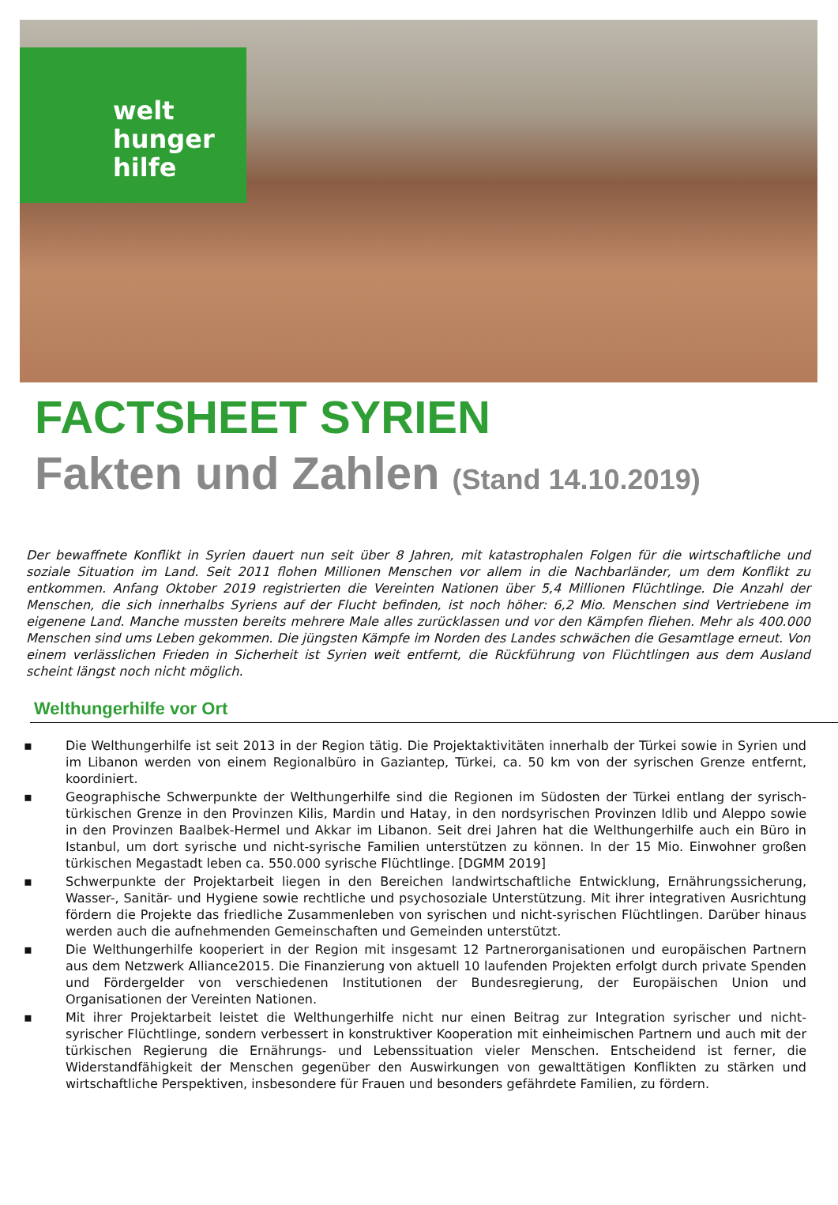welt
hunger
hilfe
FACTSHEET SYRIEN
Fakten und Zahlen (Stand 14.10.2019)
Der bewaffnete Konflikt in Syrien dauert nun seit über 8 Jahren, mit katastrophalen Folgen für die wirtschaftliche und soziale Situation im Land. Seit 2011 flohen Millionen Menschen vor allem in die Nachbarländer, um dem Konflikt zu entkommen. Anfang Oktober 2019 registrierten die Vereinten Nationen über 5,4 Millionen Flüchtlinge. Die Anzahl der Menschen, die sich innerhalbs Syriens auf der Flucht befinden, ist noch höher: 6,2 Mio. Menschen sind Vertriebene im eigenene Land. Manche mussten bereits mehrere Male alles zurücklassen und vor den Kämpfen fliehen. Mehr als 400.000 Menschen sind ums Leben gekommen. Die jüngsten Kämpfe im Norden des Landes schwächen die Gesamtlage erneut. Von einem verlässlichen Frieden in Sicherheit ist Syrien weit entfernt, die Rückführung von Flüchtlingen aus dem Ausland scheint längst noch nicht möglich.
Welthungerhilfe vor Ort
▪ Die Welthungerhilfe ist seit 2013 in der Region tätig. Die Projektaktivitäten innerhalb der Türkei sowie in Syrien und im Libanon werden von einem Regionalbüro in Gaziantep, Türkei, ca. 50 km von der syrischen Grenze entfernt, koordiniert.
▪ Geographische Schwerpunkte der Welthungerhilfe sind die Regionen im Südosten der Türkei entlang der syrisch-türkischen Grenze in den Provinzen Kilis, Mardin und Hatay, in den nordsyrischen Provinzen Idlib und Aleppo sowie in den Provinzen Baalbek-Hermel und Akkar im Libanon. Seit drei Jahren hat die Welthungerhilfe auch ein Büro in Istanbul, um dort syrische und nicht-syrische Familien unterstützen zu können. In der 15 Mio. Einwohner großen türkischen Megastadt leben ca. 550.000 syrische Flüchtlinge. [DGMM 2019]
▪ Schwerpunkte der Projektarbeit liegen in den Bereichen landwirtschaftliche Entwicklung, Ernährungssicherung, Wasser-, Sanitär- und Hygiene sowie rechtliche und psychosoziale Unterstützung. Mit ihrer integrativen Ausrichtung fördern die Projekte das friedliche Zusammenleben von syrischen und nicht-syrischen Flüchtlingen. Darüber hinaus werden auch die aufnehmenden Gemeinschaften und Gemeinden unterstützt.
▪ Die Welthungerhilfe kooperiert in der Region mit insgesamt 12 Partnerorganisationen und europäischen Partnern aus dem Netzwerk Alliance2015. Die Finanzierung von aktuell 10 laufenden Projekten erfolgt durch private Spenden und Fördergelder von verschiedenen Institutionen der Bundesregierung, der Europäischen Union und Organisationen der Vereinten Nationen.
▪ Mit ihrer Projektarbeit leistet die Welthungerhilfe nicht nur einen Beitrag zur Integration syrischer und nicht-syrischer Flüchtlinge, sondern verbessert in konstruktiver Kooperation mit einheimischen Partnern und auch mit der türkischen Regierung die Ernährungs- und Lebenssituation vieler Menschen. Entscheidend ist ferner, die Widerstandfähigkeit der Menschen gegenüber den Auswirkungen von gewalttätigen Konflikten zu stärken und wirtschaftliche Perspektiven, insbesondere für Frauen und besonders gefährdete Familien, zu fördern.